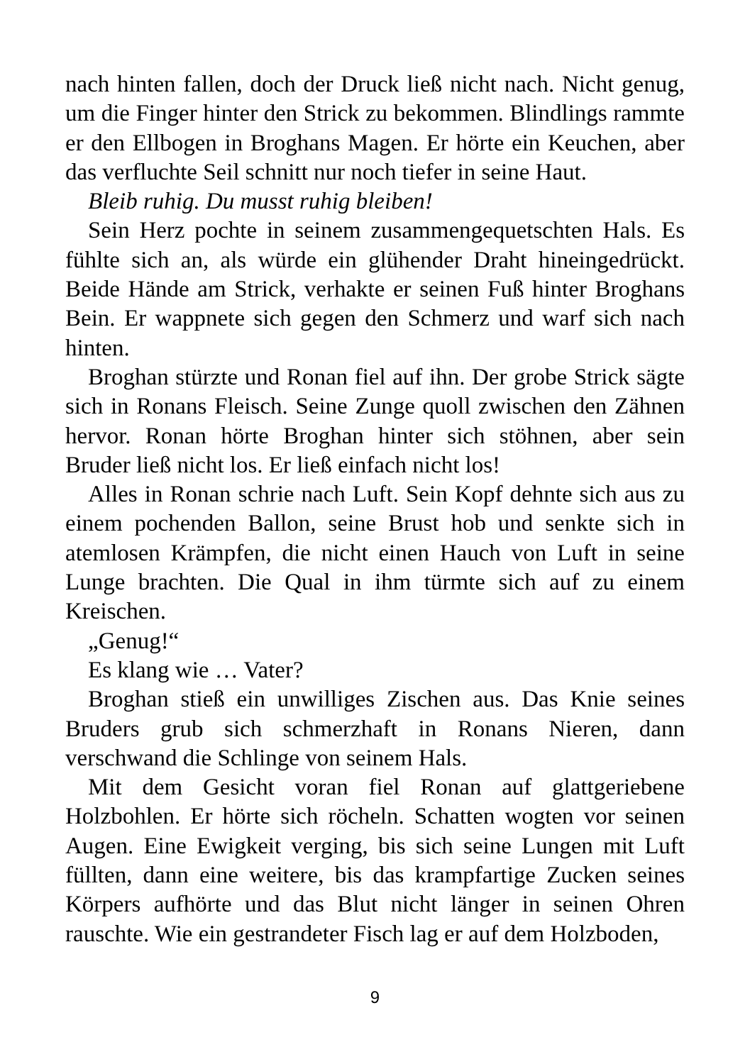nach hinten fallen, doch der Druck ließ nicht nach. Nicht genug, um die Finger hinter den Strick zu bekommen. Blindlings rammte er den Ellbogen in Broghans Magen. Er hörte ein Keuchen, aber das verfluchte Seil schnitt nur noch tiefer in seine Haut.
Bleib ruhig. Du musst ruhig bleiben!
Sein Herz pochte in seinem zusammengequetschten Hals. Es fühlte sich an, als würde ein glühender Draht hineingedrückt. Beide Hände am Strick, verhakte er seinen Fuß hinter Broghans Bein. Er wappnete sich gegen den Schmerz und warf sich nach hinten.
Broghan stürzte und Ronan fiel auf ihn. Der grobe Strick sägte sich in Ronans Fleisch. Seine Zunge quoll zwischen den Zähnen hervor. Ronan hörte Broghan hinter sich stöhnen, aber sein Bruder ließ nicht los. Er ließ einfach nicht los!
Alles in Ronan schrie nach Luft. Sein Kopf dehnte sich aus zu einem pochenden Ballon, seine Brust hob und senkte sich in atemlosen Krämpfen, die nicht einen Hauch von Luft in seine Lunge brachten. Die Qual in ihm türmte sich auf zu einem Kreischen.
„Genug!“
Es klang wie … Vater?
Broghan stieß ein unwilliges Zischen aus. Das Knie seines Bruders grub sich schmerzhaft in Ronans Nieren, dann verschwand die Schlinge von seinem Hals.
Mit dem Gesicht voran fiel Ronan auf glattgeriebene Holzbohlen. Er hörte sich röcheln. Schatten wogten vor seinen Augen. Eine Ewigkeit verging, bis sich seine Lungen mit Luft füllten, dann eine weitere, bis das krampfartige Zucken seines Körpers aufhörte und das Blut nicht länger in seinen Ohren rauschte. Wie ein gestrandeter Fisch lag er auf dem Holzboden,
9